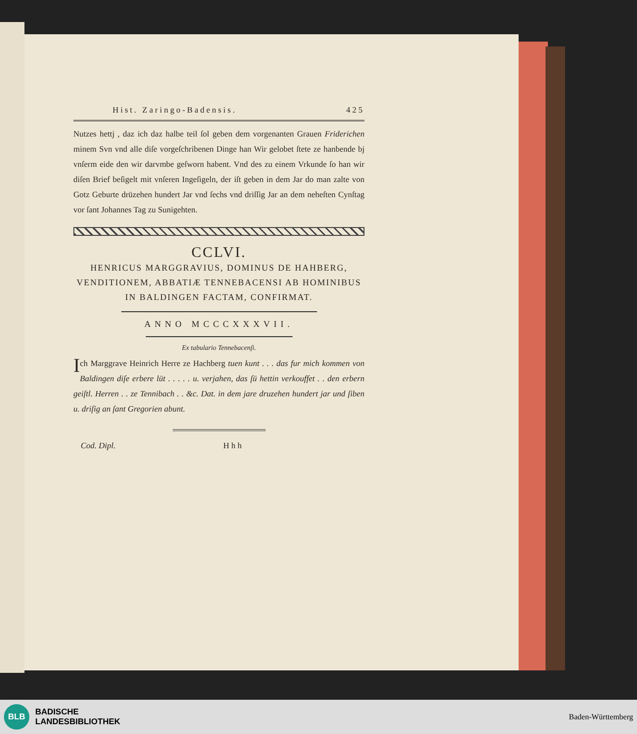Hist. Zaringo-Badensis. 425
Nutzes hettj , daz ich daz halbe teil ſol geben dem vorgenanten Grauen Friderichen minem Svn vnd alle diſe vorgeſchribenen Dinge han Wir gelobet ſtete ze hanbende bj vnſerm eide den wir darvmbe geſworn habent. Vnd des zu einem Vrkunde ſo han wir diſen Brief beſigelt mit vnſeren Ingeſigeln, der iſt geben in dem Jar do man zalte von Gotz Geburte drüzehen hundert Jar vnd ſechs vnd driſſig Jar an dem neheſten Cynſtag vor ſant Johannes Tag zu Sunigehten.
CCLVI.
HENRICUS MARGGRAVIUS, DOMINUS DE HAHBERG, VENDITIONEM, ABBATIÆ TENNEBACENSI AB HOMINIBUS IN BALDINGEN FACTAM, CONFIRMAT.
ANNO MCCCXXXVII.
Ex tabulario Tennebacenſi.
Ich Marggrave Heinrich Herre ze Hachberg tuen kunt . . . das fur mich kommen von Baldingen diſe erbere lüt . . . . . u. verjahen, das ſü hettin verkouffet . . den erbern geiſtl. Herren . . ze Tennibach . . &c. Dat. in dem jare druzehen hundert jar und ſiben u. driſig an ſant Gregorien abunt.
Cod. Dipl. H h h
BLB
BADISCHE
LANDESBIBLIOTHEK
Baden-Württemberg